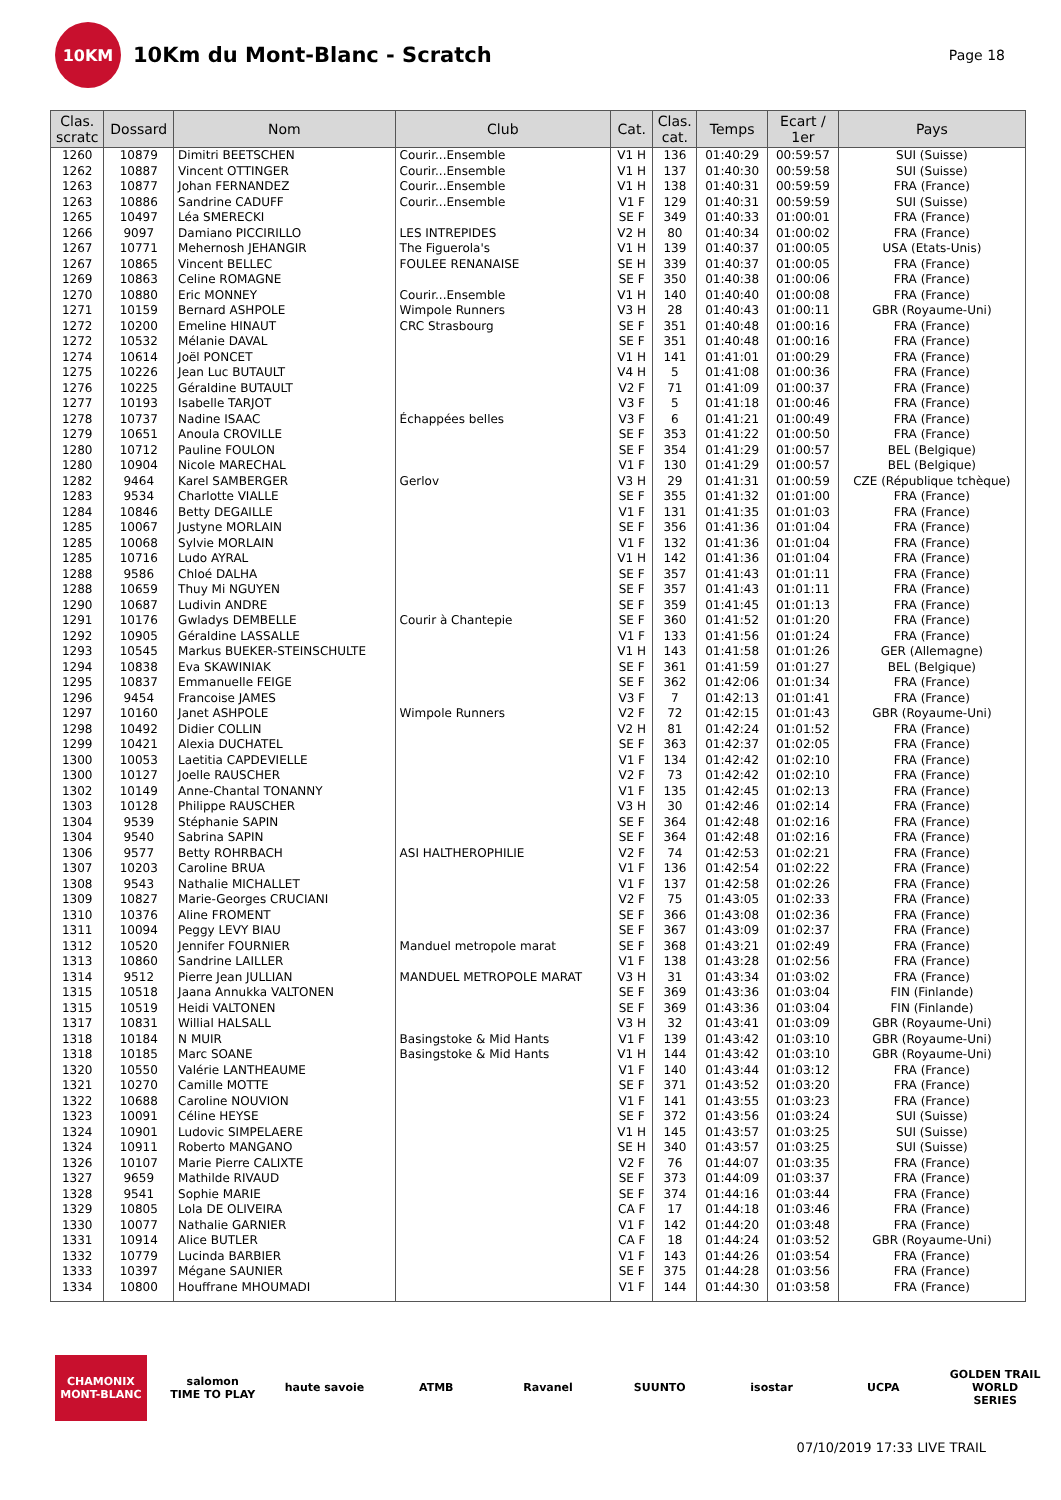10KM
10Km du Mont-Blanc - Scratch
Page 18
| Clas. scratc | Dossard | Nom | Club | Cat. | Clas. cat. | Temps | Ecart / 1er | Pays |
| --- | --- | --- | --- | --- | --- | --- | --- | --- |
| 1260 | 10879 | Dimitri BEETSCHEN | Courir...Ensemble | V1 H | 136 | 01:40:29 | 00:59:57 | SUI (Suisse) |
| 1262 | 10887 | Vincent OTTINGER | Courir...Ensemble | V1 H | 137 | 01:40:30 | 00:59:58 | SUI (Suisse) |
| 1263 | 10877 | Johan FERNANDEZ | Courir...Ensemble | V1 H | 138 | 01:40:31 | 00:59:59 | FRA (France) |
| 1263 | 10886 | Sandrine CADUFF | Courir...Ensemble | V1 F | 129 | 01:40:31 | 00:59:59 | SUI (Suisse) |
| 1265 | 10497 | Léa SMERECKI | | SE F | 349 | 01:40:33 | 01:00:01 | FRA (France) |
| 1266 | 9097 | Damiano PICCIRILLO | LES INTREPIDES | V2 H | 80 | 01:40:34 | 01:00:02 | FRA (France) |
| 1267 | 10771 | Mehernosh JEHANGIR | The Figuerola's | V1 H | 139 | 01:40:37 | 01:00:05 | USA (Etats-Unis) |
| 1267 | 10865 | Vincent BELLEC | FOULEE RENANAISE | SE H | 339 | 01:40:37 | 01:00:05 | FRA (France) |
| 1269 | 10863 | Celine ROMAGNE | | SE F | 350 | 01:40:38 | 01:00:06 | FRA (France) |
| 1270 | 10880 | Eric MONNEY | Courir...Ensemble | V1 H | 140 | 01:40:40 | 01:00:08 | FRA (France) |
| 1271 | 10159 | Bernard ASHPOLE | Wimpole Runners | V3 H | 28 | 01:40:43 | 01:00:11 | GBR (Royaume-Uni) |
| 1272 | 10200 | Emeline HINAUT | CRC Strasbourg | SE F | 351 | 01:40:48 | 01:00:16 | FRA (France) |
| 1272 | 10532 | Mélanie DAVAL | | SE F | 351 | 01:40:48 | 01:00:16 | FRA (France) |
| 1274 | 10614 | Joël PONCET | | V1 H | 141 | 01:41:01 | 01:00:29 | FRA (France) |
| 1275 | 10226 | Jean Luc BUTAULT | | V4 H | 5 | 01:41:08 | 01:00:36 | FRA (France) |
| 1276 | 10225 | Géraldine BUTAULT | | V2 F | 71 | 01:41:09 | 01:00:37 | FRA (France) |
| 1277 | 10193 | Isabelle TARJOT | | V3 F | 5 | 01:41:18 | 01:00:46 | FRA (France) |
| 1278 | 10737 | Nadine ISAAC | Échappées belles | V3 F | 6 | 01:41:21 | 01:00:49 | FRA (France) |
| 1279 | 10651 | Anoula CROVILLE | | SE F | 353 | 01:41:22 | 01:00:50 | FRA (France) |
| 1280 | 10712 | Pauline FOULON | | SE F | 354 | 01:41:29 | 01:00:57 | BEL (Belgique) |
| 1280 | 10904 | Nicole MARECHAL | | V1 F | 130 | 01:41:29 | 01:00:57 | BEL (Belgique) |
| 1282 | 9464 | Karel SAMBERGER | Gerlov | V3 H | 29 | 01:41:31 | 01:00:59 | CZE (République tchèque) |
| 1283 | 9534 | Charlotte VIALLE | | SE F | 355 | 01:41:32 | 01:01:00 | FRA (France) |
| 1284 | 10846 | Betty DEGAILLE | | V1 F | 131 | 01:41:35 | 01:01:03 | FRA (France) |
| 1285 | 10067 | Justyne MORLAIN | | SE F | 356 | 01:41:36 | 01:01:04 | FRA (France) |
| 1285 | 10068 | Sylvie MORLAIN | | V1 F | 132 | 01:41:36 | 01:01:04 | FRA (France) |
| 1285 | 10716 | Ludo AYRAL | | V1 H | 142 | 01:41:36 | 01:01:04 | FRA (France) |
| 1288 | 9586 | Chloé DALHA | | SE F | 357 | 01:41:43 | 01:01:11 | FRA (France) |
| 1288 | 10659 | Thuy Mi NGUYEN | | SE F | 357 | 01:41:43 | 01:01:11 | FRA (France) |
| 1290 | 10687 | Ludivin ANDRE | | SE F | 359 | 01:41:45 | 01:01:13 | FRA (France) |
| 1291 | 10176 | Gwladys DEMBELLE | Courir à Chantepie | SE F | 360 | 01:41:52 | 01:01:20 | FRA (France) |
| 1292 | 10905 | Géraldine LASSALLE | | V1 F | 133 | 01:41:56 | 01:01:24 | FRA (France) |
| 1293 | 10545 | Markus BUEKER-STEINSCHULTE | | V1 H | 143 | 01:41:58 | 01:01:26 | GER (Allemagne) |
| 1294 | 10838 | Eva SKAWINIAK | | SE F | 361 | 01:41:59 | 01:01:27 | BEL (Belgique) |
| 1295 | 10837 | Emmanuelle FEIGE | | SE F | 362 | 01:42:06 | 01:01:34 | FRA (France) |
| 1296 | 9454 | Francoise JAMES | | V3 F | 7 | 01:42:13 | 01:01:41 | FRA (France) |
| 1297 | 10160 | Janet ASHPOLE | Wimpole Runners | V2 F | 72 | 01:42:15 | 01:01:43 | GBR (Royaume-Uni) |
| 1298 | 10492 | Didier COLLIN | | V2 H | 81 | 01:42:24 | 01:01:52 | FRA (France) |
| 1299 | 10421 | Alexia DUCHATEL | | SE F | 363 | 01:42:37 | 01:02:05 | FRA (France) |
| 1300 | 10053 | Laetitia CAPDEVIELLE | | V1 F | 134 | 01:42:42 | 01:02:10 | FRA (France) |
| 1300 | 10127 | Joelle RAUSCHER | | V2 F | 73 | 01:42:42 | 01:02:10 | FRA (France) |
| 1302 | 10149 | Anne-Chantal TONANNY | | V1 F | 135 | 01:42:45 | 01:02:13 | FRA (France) |
| 1303 | 10128 | Philippe RAUSCHER | | V3 H | 30 | 01:42:46 | 01:02:14 | FRA (France) |
| 1304 | 9539 | Stéphanie SAPIN | | SE F | 364 | 01:42:48 | 01:02:16 | FRA (France) |
| 1304 | 9540 | Sabrina SAPIN | | SE F | 364 | 01:42:48 | 01:02:16 | FRA (France) |
| 1306 | 9577 | Betty ROHRBACH | ASI HALTHEROPHILIE | V2 F | 74 | 01:42:53 | 01:02:21 | FRA (France) |
| 1307 | 10203 | Caroline BRUA | | V1 F | 136 | 01:42:54 | 01:02:22 | FRA (France) |
| 1308 | 9543 | Nathalie MICHALLET | | V1 F | 137 | 01:42:58 | 01:02:26 | FRA (France) |
| 1309 | 10827 | Marie-Georges CRUCIANI | | V2 F | 75 | 01:43:05 | 01:02:33 | FRA (France) |
| 1310 | 10376 | Aline FROMENT | | SE F | 366 | 01:43:08 | 01:02:36 | FRA (France) |
| 1311 | 10094 | Peggy LEVY BIAU | | SE F | 367 | 01:43:09 | 01:02:37 | FRA (France) |
| 1312 | 10520 | Jennifer FOURNIER | Manduel metropole marat | SE F | 368 | 01:43:21 | 01:02:49 | FRA (France) |
| 1313 | 10860 | Sandrine LAILLER | | V1 F | 138 | 01:43:28 | 01:02:56 | FRA (France) |
| 1314 | 9512 | Pierre Jean JULLIAN | MANDUEL METROPOLE MARAT | V3 H | 31 | 01:43:34 | 01:03:02 | FRA (France) |
| 1315 | 10518 | Jaana Annukka VALTONEN | | SE F | 369 | 01:43:36 | 01:03:04 | FIN (Finlande) |
| 1315 | 10519 | Heidi VALTONEN | | SE F | 369 | 01:43:36 | 01:03:04 | FIN (Finlande) |
| 1317 | 10831 | Willial HALSALL | | V3 H | 32 | 01:43:41 | 01:03:09 | GBR (Royaume-Uni) |
| 1318 | 10184 | N MUIR | Basingstoke & Mid Hants | V1 F | 139 | 01:43:42 | 01:03:10 | GBR (Royaume-Uni) |
| 1318 | 10185 | Marc SOANE | Basingstoke & Mid Hants | V1 H | 144 | 01:43:42 | 01:03:10 | GBR (Royaume-Uni) |
| 1320 | 10550 | Valérie LANTHEAUME | | V1 F | 140 | 01:43:44 | 01:03:12 | FRA (France) |
| 1321 | 10270 | Camille MOTTE | | SE F | 371 | 01:43:52 | 01:03:20 | FRA (France) |
| 1322 | 10688 | Caroline NOUVION | | V1 F | 141 | 01:43:55 | 01:03:23 | FRA (France) |
| 1323 | 10091 | Céline HEYSE | | SE F | 372 | 01:43:56 | 01:03:24 | SUI (Suisse) |
| 1324 | 10901 | Ludovic SIMPELAERE | | V1 H | 145 | 01:43:57 | 01:03:25 | SUI (Suisse) |
| 1324 | 10911 | Roberto MANGANO | | SE H | 340 | 01:43:57 | 01:03:25 | SUI (Suisse) |
| 1326 | 10107 | Marie Pierre CALIXTE | | V2 F | 76 | 01:44:07 | 01:03:35 | FRA (France) |
| 1327 | 9659 | Mathilde RIVAUD | | SE F | 373 | 01:44:09 | 01:03:37 | FRA (France) |
| 1328 | 9541 | Sophie MARIE | | SE F | 374 | 01:44:16 | 01:03:44 | FRA (France) |
| 1329 | 10805 | Lola DE OLIVEIRA | | CA F | 17 | 01:44:18 | 01:03:46 | FRA (France) |
| 1330 | 10077 | Nathalie GARNIER | | V1 F | 142 | 01:44:20 | 01:03:48 | FRA (France) |
| 1331 | 10914 | Alice BUTLER | | CA F | 18 | 01:44:24 | 01:03:52 | GBR (Royaume-Uni) |
| 1332 | 10779 | Lucinda BARBIER | | V1 F | 143 | 01:44:26 | 01:03:54 | FRA (France) |
| 1333 | 10397 | Mégane SAUNIER | | SE F | 375 | 01:44:28 | 01:03:56 | FRA (France) |
| 1334 | 10800 | Houffrane MHOUMADI | | V1 F | 144 | 01:44:30 | 01:03:58 | FRA (France) |
CHAMONIX MONT-BLANC
salomon
TIME TO PLAY
haute savoie ATMB Ravanel SUUNTO isostar UCPA GOLDEN TRAIL WORLD SERIES
07/10/2019 17:33 LIVE TRAIL